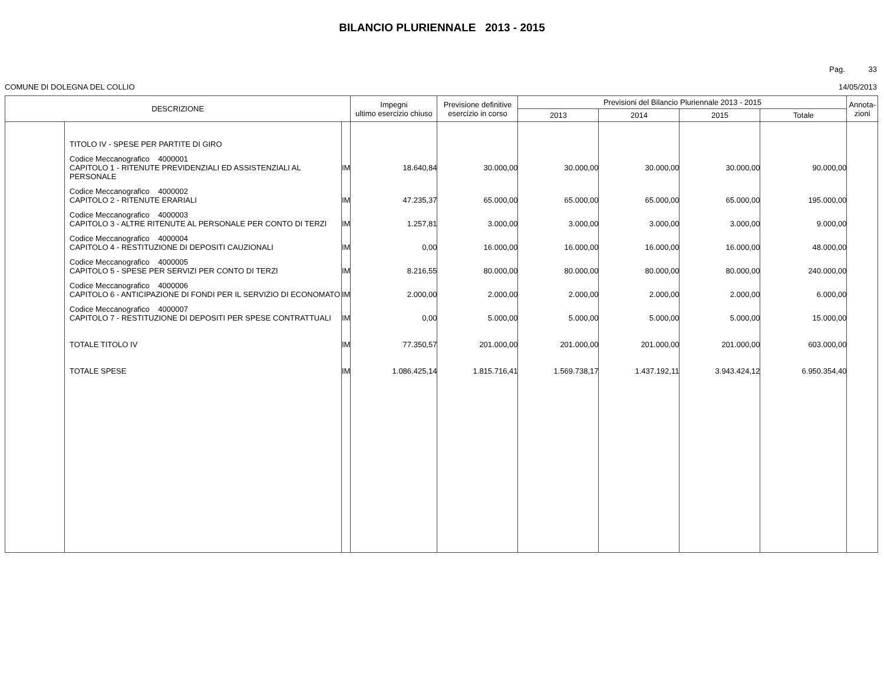BILANCIO PLURIENNALE 2013 - 2015
Pag. 33
COMUNE DI DOLEGNA DEL COLLIO 14/05/2013
| DESCRIZIONE | | | Impegni ultimo esercizio chiuso | Previsione definitive esercizio in corso | Previsioni del Bilancio Pluriennale 2013 - 2015 | | | | Annota- zioni |
| --- | --- | --- | --- | --- | --- | --- | --- | --- | --- |
| | | | | | 2013 | 2014 | 2015 | Totale | |
| | TITOLO IV - SPESE PER PARTITE DI GIRO | | | | | | | | |
| | Codice Meccanografico 4000001 CAPITOLO 1 - RITENUTE PREVIDENZIALI ED ASSISTENZIALI AL PERSONALE | IM | 18.640,84 | 30.000,00 | 30.000,00 | 30.000,00 | 30.000,00 | 90.000,00 | |
| | Codice Meccanografico 4000002 CAPITOLO 2 - RITENUTE ERARIALI | IM | 47.235,37 | 65.000,00 | 65.000,00 | 65.000,00 | 65.000,00 | 195.000,00 | |
| | Codice Meccanografico 4000003 CAPITOLO 3 - ALTRE RITENUTE AL PERSONALE PER CONTO DI TERZI | IM | 1.257,81 | 3.000,00 | 3.000,00 | 3.000,00 | 3.000,00 | 9.000,00 | |
| | Codice Meccanografico 4000004 CAPITOLO 4 - RESTITUZIONE DI DEPOSITI CAUZIONALI | IM | 0,00 | 16.000,00 | 16.000,00 | 16.000,00 | 16.000,00 | 48.000,00 | |
| | Codice Meccanografico 4000005 CAPITOLO 5 - SPESE PER SERVIZI PER CONTO DI TERZI | IM | 8.216,55 | 80.000,00 | 80.000,00 | 80.000,00 | 80.000,00 | 240.000,00 | |
| | Codice Meccanografico 4000006 CAPITOLO 6 - ANTICIPAZIONE DI FONDI PER IL SERVIZIO DI ECONOMATO | IM | 2.000,00 | 2.000,00 | 2.000,00 | 2.000,00 | 2.000,00 | 6.000,00 | |
| | Codice Meccanografico 4000007 CAPITOLO 7 - RESTITUZIONE DI DEPOSITI PER SPESE CONTRATTUALI | IM | 0,00 | 5.000,00 | 5.000,00 | 5.000,00 | 5.000,00 | 15.000,00 | |
| | TOTALE TITOLO IV | IM | 77.350,57 | 201.000,00 | 201.000,00 | 201.000,00 | 201.000,00 | 603.000,00 | |
| | TOTALE SPESE | IM | 1.086.425,14 | 1.815.716,41 | 1.569.738,17 | 1.437.192,11 | 3.943.424,12 | 6.950.354,40 | |